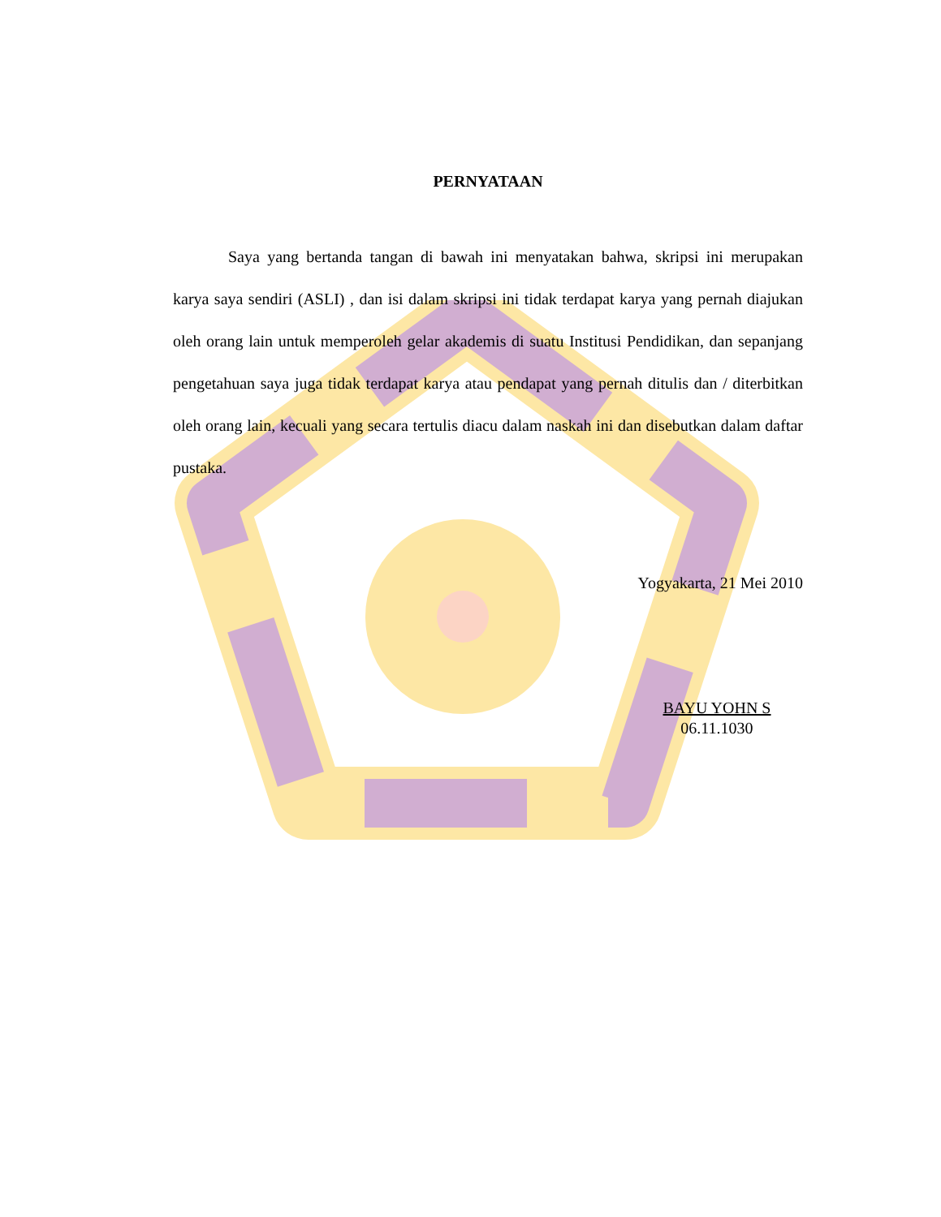PERNYATAAN
Saya yang bertanda tangan di bawah ini menyatakan bahwa, skripsi ini merupakan karya saya sendiri (ASLI) , dan isi dalam skripsi ini tidak terdapat karya yang pernah diajukan oleh orang lain untuk memperoleh gelar akademis di suatu Institusi Pendidikan, dan sepanjang pengetahuan saya juga tidak terdapat karya atau pendapat yang pernah ditulis dan / diterbitkan oleh orang lain, kecuali yang secara tertulis diacu dalam naskah ini dan disebutkan dalam daftar pustaka.
Yogyakarta, 21 Mei 2010
BAYU YOHN S
06.11.1030